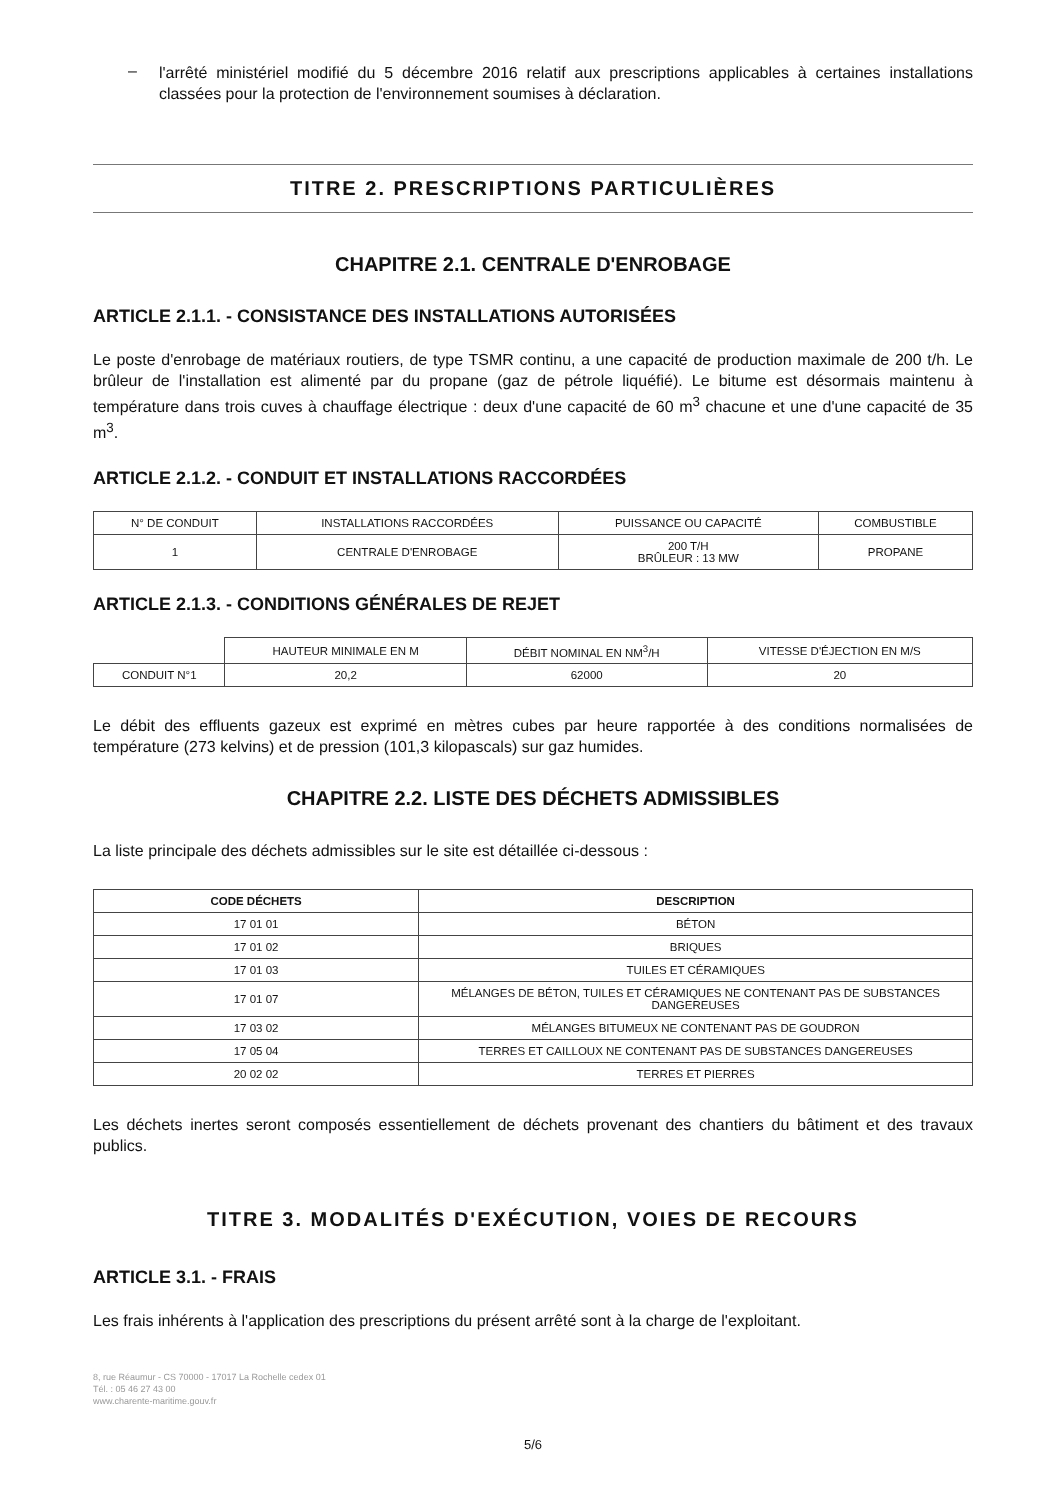–
l'arrêté ministériel modifié du 5 décembre 2016 relatif aux prescriptions applicables à certaines installations classées pour la protection de l'environnement soumises à déclaration.
TITRE 2. PRESCRIPTIONS PARTICULIÈRES
CHAPITRE 2.1. CENTRALE D'ENROBAGE
ARTICLE 2.1.1. - CONSISTANCE DES INSTALLATIONS AUTORISÉES
Le poste d'enrobage de matériaux routiers, de type TSMR continu, a une capacité de production maximale de 200 t/h. Le brûleur de l'installation est alimenté par du propane (gaz de pétrole liquéfié). Le bitume est désormais maintenu à température dans trois cuves à chauffage électrique : deux d'une capacité de 60 m<sup>3</sup> chacune et une d'une capacité de 35 m<sup>3</sup>.
ARTICLE 2.1.2. - CONDUIT ET INSTALLATIONS RACCORDÉES
| N° DE CONDUIT | INSTALLATIONS RACCORDÉES | PUISSANCE OU CAPACITÉ | COMBUSTIBLE |
| --- | --- | --- | --- |
| 1 | CENTRALE D'ENROBAGE | 200 T/H BRÛLEUR : 13 MW | PROPANE |
ARTICLE 2.1.3. - CONDITIONS GÉNÉRALES DE REJET
| | HAUTEUR MINIMALE EN M | DÉBIT NOMINAL EN NM<sup>3</sup>/H | VITESSE D'ÉJECTION EN M/S |
| --- | --- | --- | --- |
| CONDUIT N°1 | 20,2 | 62000 | 20 |
Le débit des effluents gazeux est exprimé en mètres cubes par heure rapportée à des conditions normalisées de température (273 kelvins) et de pression (101,3 kilopascals) sur gaz humides.
CHAPITRE 2.2. LISTE DES DÉCHETS ADMISSIBLES
La liste principale des déchets admissibles sur le site est détaillée ci-dessous :
| CODE DÉCHETS | DESCRIPTION |
| --- | --- |
| 17 01 01 | BÉTON |
| 17 01 02 | BRIQUES |
| 17 01 03 | TUILES ET CÉRAMIQUES |
| 17 01 07 | MÉLANGES DE BÉTON, TUILES ET CÉRAMIQUES NE CONTENANT PAS DE SUBSTANCES DANGEREUSES |
| 17 03 02 | MÉLANGES BITUMEUX NE CONTENANT PAS DE GOUDRON |
| 17 05 04 | TERRES ET CAILLOUX NE CONTENANT PAS DE SUBSTANCES DANGEREUSES |
| 20 02 02 | TERRES ET PIERRES |
Les déchets inertes seront composés essentiellement de déchets provenant des chantiers du bâtiment et des travaux publics.
TITRE 3. MODALITÉS D'EXÉCUTION, VOIES DE RECOURS
ARTICLE 3.1. - FRAIS
Les frais inhérents à l'application des prescriptions du présent arrêté sont à la charge de l'exploitant.
8, rue Réaumur - CS 70000 - 17017 La Rochelle cedex 01
Tél. : 05 46 27 43 00
www.charente-maritime.gouv.fr
5/6